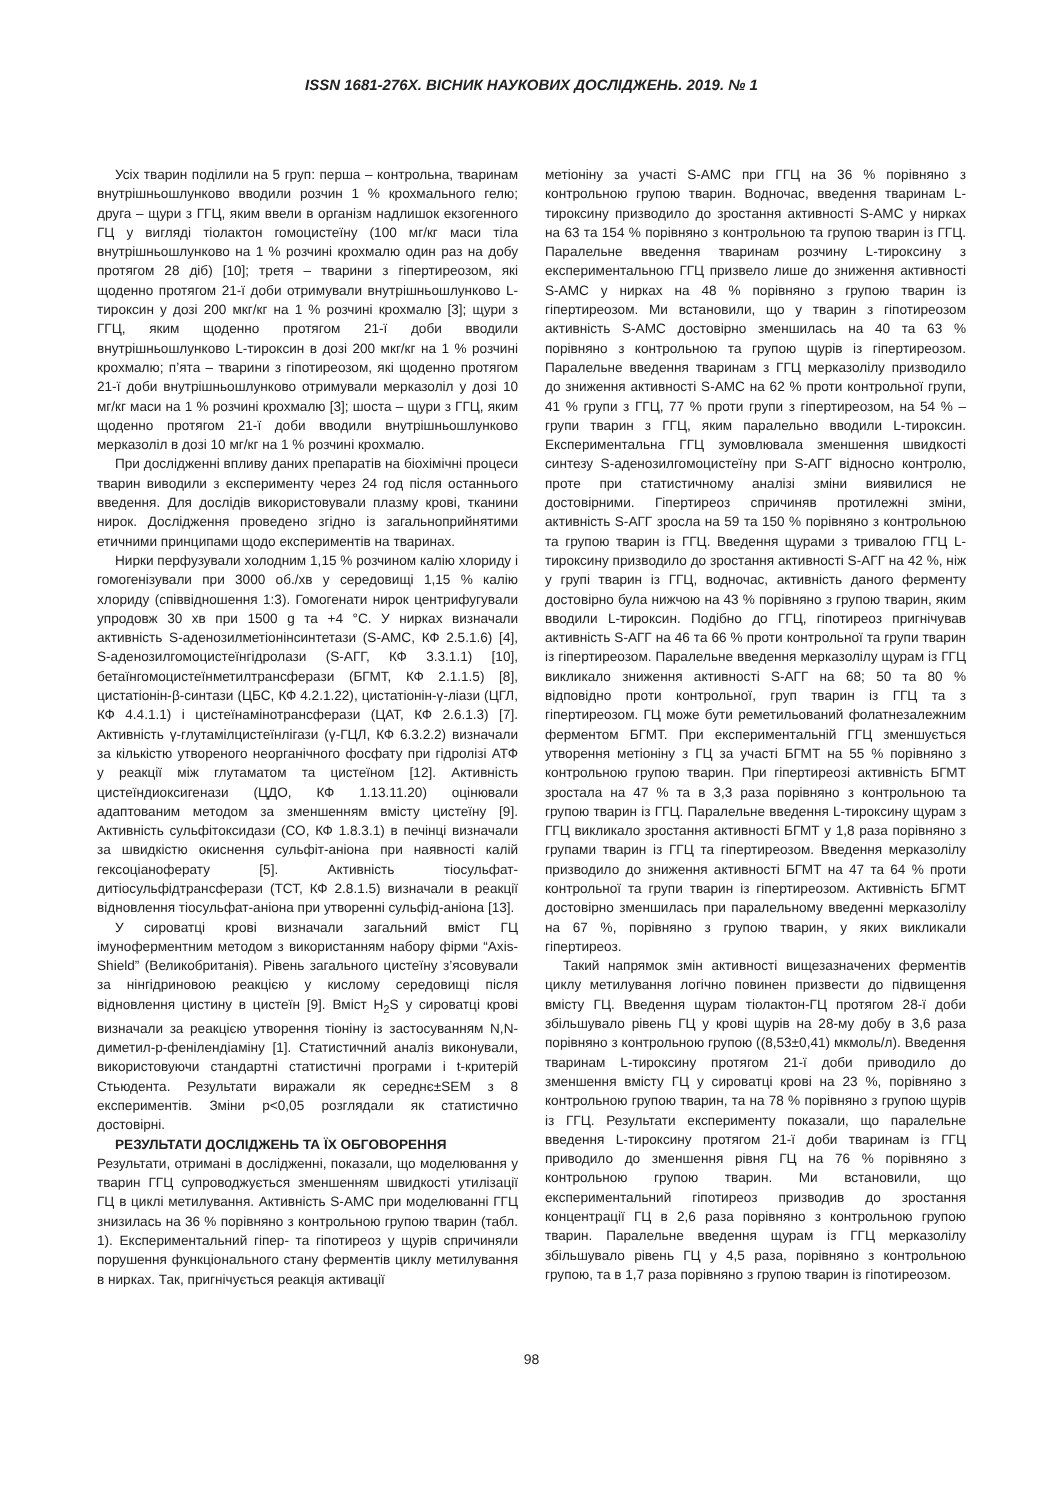ISSN 1681-276X. ВІСНИК НАУКОВИХ ДОСЛІДЖЕНЬ. 2019. № 1
Усіх тварин поділили на 5 груп: перша – контрольна, тваринам внутрішньошлунково вводили розчин 1 % крохмального гелю; друга – щури з ГГЦ, яким ввели в організм надлишок екзогенного ГЦ у вигляді тіолактон гомоцистеїну (100 мг/кг маси тіла внутрішньошлунково на 1 % розчині крохмалю один раз на добу протягом 28 діб) [10]; третя – тварини з гіпертиреозом, які щоденно протягом 21-ї доби отримували внутрішньошлунково L-тироксин у дозі 200 мкг/кг на 1 % розчині крохмалю [3]; щури з ГГЦ, яким щоденно протягом 21-ї доби вводили внутрішньошлунково L-тироксин в дозі 200 мкг/кг на 1 % розчині крохмалю; п’ята – тварини з гіпотиреозом, які щоденно протягом 21-ї доби внутрішньошлунково отримували мерказоліл у дозі 10 мг/кг маси на 1 % розчині крохмалю [3]; шоста – щури з ГГЦ, яким щоденно протягом 21-ї доби вводили внутрішньошлунково мерказоліл в дозі 10 мг/кг на 1 % розчині крохмалю.
При дослідженні впливу даних препаратів на біохімічні процеси тварин виводили з експерименту через 24 год після останнього введення. Для дослідів використовували плазму крові, тканини нирок. Дослідження проведено згідно із загальноприйнятими етичними принципами щодо експериментів на тваринах.
Нирки перфузували холодним 1,15 % розчином калію хлориду і гомогенізували при 3000 об./хв у середовищі 1,15 % калію хлориду (співвідношення 1:3). Гомогенати нирок центрифугували упродовж 30 хв при 1500 g та +4 °С. У нирках визначали активність S-аденозилметіонінсинтетази (S-АМС, КФ 2.5.1.6) [4], S-аденозилгомоцистеїнгідролази (S-АГГ, КФ 3.3.1.1) [10], бетаїнгомоцистеїнметилтрансферази (БГМТ, КФ 2.1.1.5) [8], цистатіонін-β-синтази (ЦБС, КФ 4.2.1.22), цистатіонін-γ-ліази (ЦГЛ, КФ 4.4.1.1) і цистеїнамінотрансферази (ЦАТ, КФ 2.6.1.3) [7]. Активність γ-глутамілцистеїнлігази (γ-ГЦЛ, КФ 6.3.2.2) визначали за кількістю утвореного неорганічного фосфату при гідролізі АТФ у реакції між глутаматом та цистеїном [12]. Активність цистеїндиоксигенази (ЦДО, КФ 1.13.11.20) оцінювали адаптованим методом за зменшенням вмісту цистеїну [9]. Активність сульфітоксидази (СО, КФ 1.8.3.1) в печінці визначали за швидкістю окиснення сульфіт-аніона при наявності калій гексоціаноферату [5]. Активність тіосульфат-дитіосульфідтрансферази (ТСТ, КФ 2.8.1.5) визначали в реакції відновлення тіосульфат-аніона при утворенні сульфід-аніона [13].
У сироватці крові визначали загальний вміст ГЦ імуноферментним методом з використанням набору фірми “Axis-Shield” (Великобританія). Рівень загального цистеїну з’ясовували за нінгідриновою реакцією у кислому середовищі після відновлення цистину в цистеїн [9]. Вміст H<sub>2</sub>S у сироватці крові визначали за реакцією утворення тіоніну із застосуванням N,N-диметил-p-фенілендіаміну [1]. Статистичний аналіз виконували, використовуючи стандартні статистичні програми і t-критерій Стьюдента. Результати виражали як середнє±SEM з 8 експериментів. Зміни p<0,05 розглядали як статистично достовірні.
РЕЗУЛЬТАТИ ДОСЛІДЖЕНЬ ТА ЇХ ОБГОВОРЕННЯ
Результати, отримані в дослідженні, показали, що моделювання у тварин ГГЦ супроводжується зменшенням швидкості утилізації ГЦ в циклі метилування. Активність S-АМС при моделюванні ГГЦ знизилась на 36 % порівняно з контрольною групою тварин (табл. 1). Експериментальний гіпер- та гіпотиреоз у щурів спричиняли порушення функціонального стану ферментів циклу метилування в нирках. Так, пригнічується реакція активації
метіоніну за участі S-АМС при ГГЦ на 36 % порівняно з контрольною групою тварин. Водночас, введення тваринам L-тироксину призводило до зростання активності S-АМС у нирках на 63 та 154 % порівняно з контрольною та групою тварин із ГГЦ. Паралельне введення тваринам розчину L-тироксину з експериментальною ГГЦ призвело лише до зниження активності S-АМС у нирках на 48 % порівняно з групою тварин із гіпертиреозом. Ми встановили, що у тварин з гіпотиреозом активність S-АМС достовірно зменшилась на 40 та 63 % порівняно з контрольною та групою щурів із гіпертиреозом. Паралельне введення тваринам з ГГЦ мерказолілу призводило до зниження активності S-АМС на 62 % проти контрольної групи, 41 % групи з ГГЦ, 77 % проти групи з гіпертиреозом, на 54 % – групи тварин з ГГЦ, яким паралельно вводили L-тироксин. Експериментальна ГГЦ зумовлювала зменшення швидкості синтезу S-аденозилгомоцистеїну при S-АГГ відносно контролю, проте при статистичному аналізі зміни виявилися не достовірними. Гіпертиреоз спричиняв протилежні зміни, активність S-АГГ зросла на 59 та 150 % порівняно з контрольною та групою тварин із ГГЦ. Введення щурами з тривалою ГГЦ L-тироксину призводило до зростання активності S-АГГ на 42 %, ніж у групі тварин із ГГЦ, водночас, активність даного ферменту достовірно була нижчою на 43 % порівняно з групою тварин, яким вводили L-тироксин. Подібно до ГГЦ, гіпотиреоз пригнічував активність S-АГГ на 46 та 66 % проти контрольної та групи тварин із гіпертиреозом. Паралельне введення мерказолілу щурам із ГГЦ викликало зниження активності S-АГГ на 68; 50 та 80 % відповідно проти контрольної, груп тварин із ГГЦ та з гіпертиреозом. ГЦ може бути реметильований фолатнезалежним ферментом БГМТ. При експериментальній ГГЦ зменшується утворення метіоніну з ГЦ за участі БГМТ на 55 % порівняно з контрольною групою тварин. При гіпертиреозі активність БГМТ зростала на 47 % та в 3,3 раза порівняно з контрольною та групою тварин із ГГЦ. Паралельне введення L-тироксину щурам з ГГЦ викликало зростання активності БГМТ у 1,8 раза порівняно з групами тварин із ГГЦ та гіпертиреозом. Введення мерказолілу призводило до зниження активності БГМТ на 47 та 64 % проти контрольної та групи тварин із гіпертиреозом. Активність БГМТ достовірно зменшилась при паралельному введенні мерказолілу на 67 %, порівняно з групою тварин, у яких викликали гіпертиреоз.
Такий напрямок змін активності вищезазначених ферментів циклу метилування логічно повинен призвести до підвищення вмісту ГЦ. Введення щурам тіолактон-ГЦ протягом 28-ї доби збільшувало рівень ГЦ у крові щурів на 28-му добу в 3,6 раза порівняно з контрольною групою ((8,53±0,41) мкмоль/л). Введення тваринам L-тироксину протягом 21-ї доби приводило до зменшення вмісту ГЦ у сироватці крові на 23 %, порівняно з контрольною групою тварин, та на 78 % порівняно з групою щурів із ГГЦ. Результати експерименту показали, що паралельне введення L-тироксину протягом 21-ї доби тваринам із ГГЦ приводило до зменшення рівня ГЦ на 76 % порівняно з контрольною групою тварин. Ми встановили, що експериментальний гіпотиреоз призводив до зростання концентрації ГЦ в 2,6 раза порівняно з контрольною групою тварин. Паралельне введення щурам із ГГЦ мерказолілу збільшувало рівень ГЦ у 4,5 раза, порівняно з контрольною групою, та в 1,7 раза порівняно з групою тварин із гіпотиреозом.
98